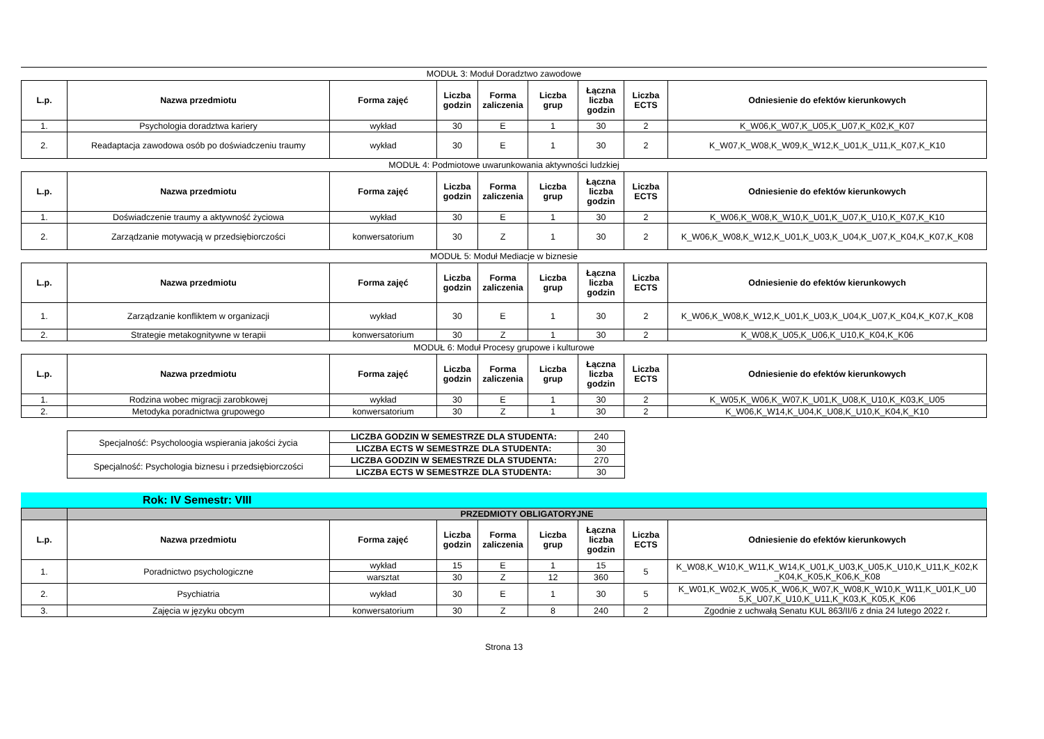MODUŁ 3: Moduł Doradztwo zawodowe
| L.p. | Nazwa przedmiotu | Forma zajęć | Liczba godzin | Forma zaliczenia | Liczba grup | Łączna liczba godzin | Liczba ECTS | Odniesienie do efektów kierunkowych |
| --- | --- | --- | --- | --- | --- | --- | --- | --- |
| 1. | Psychologia doradztwa kariery | wykład | 30 | E | 1 | 30 | 2 | K_W06,K_W07,K_U05,K_U07,K_K02,K_K07 |
| 2. | Readaptacja zawodowa osób po doświadczeniu traumy | wykład | 30 | E | 1 | 30 | 2 | K_W07,K_W08,K_W09,K_W12,K_U01,K_U11,K_K07,K_K10 |
MODUŁ 4: Podmiotowe uwarunkowania aktywności ludzkiej
| L.p. | Nazwa przedmiotu | Forma zajęć | Liczba godzin | Forma zaliczenia | Liczba grup | Łączna liczba godzin | Liczba ECTS | Odniesienie do efektów kierunkowych |
| --- | --- | --- | --- | --- | --- | --- | --- | --- |
| 1. | Doświadczenie traumy a aktywność życiowa | wykład | 30 | E | 1 | 30 | 2 | K_W06,K_W08,K_W10,K_U01,K_U07,K_U10,K_K07,K_K10 |
| 2. | Zarządzanie motywacją w przedsiębiorczości | konwersatorium | 30 | Z | 1 | 30 | 2 | K_W06,K_W08,K_W12,K_U01,K_U03,K_U04,K_U07,K_K04,K_K07,K_K08 |
MODUŁ 5: Moduł Mediacje w biznesie
| L.p. | Nazwa przedmiotu | Forma zajęć | Liczba godzin | Forma zaliczenia | Liczba grup | Łączna liczba godzin | Liczba ECTS | Odniesienie do efektów kierunkowych |
| --- | --- | --- | --- | --- | --- | --- | --- | --- |
| 1. | Zarządzanie konfliktem w organizacji | wykład | 30 | E | 1 | 30 | 2 | K_W06,K_W08,K_W12,K_U01,K_U03,K_U04,K_U07,K_K04,K_K07,K_K08 |
| 2. | Strategie metakognitywne w terapii | konwersatorium | 30 | Z | 1 | 30 | 2 | K_W08,K_U05,K_U06,K_U10,K_K04,K_K06 |
MODUŁ 6: Moduł Procesy grupowe i kulturowe
| L.p. | Nazwa przedmiotu | Forma zajęć | Liczba godzin | Forma zaliczenia | Liczba grup | Łączna liczba godzin | Liczba ECTS | Odniesienie do efektów kierunkowych |
| --- | --- | --- | --- | --- | --- | --- | --- | --- |
| 1. | Rodzina wobec migracji zarobkowej | wykład | 30 | E | 1 | 30 | 2 | K_W05,K_W06,K_W07,K_U01,K_U08,K_U10,K_K03,K_U05 |
| 2. | Metodyka poradnictwa grupowego | konwersatorium | 30 | Z | 1 | 30 | 2 | K_W06,K_W14,K_U04,K_U08,K_U10,K_K04,K_K10 |
| Specjalność: Psycholoogia wspierania jakości życia | LICZBA GODZIN W SEMESTRZE DLA STUDENTA: | 240 |
| | LICZBA ECTS W SEMESTRZE DLA STUDENTA: | 30 |
| Specjalność: Psychologia biznesu i przedsiębiorczości | LICZBA GODZIN W SEMESTRZE DLA STUDENTA: | 270 |
| | LICZBA ECTS W SEMESTRZE DLA STUDENTA: | 30 |
Rok: IV Semestr: VIII
| | PRZEDMIOTY OBLIGATORYJNE | | | | | | | |
| L.p. | Nazwa przedmiotu | Forma zajęć | Liczba godzin | Forma zaliczenia | Liczba grup | Łączna liczba godzin | Liczba ECTS | Odniesienie do efektów kierunkowych |
| 1. | Poradnictwo psychologiczne | wykład | 15 | E | 1 | 15 | 5 | K_W08,K_W10,K_W11,K_W14,K_U01,K_U03,K_U05,K_U10,K_U11,K_K02,K _K04,K_K05,K_K06,K_K08 |
| | | warsztat | 30 | Z | 12 | 360 | | |
| 2. | Psychiatria | wykład | 30 | E | 1 | 30 | 5 | K_W01,K_W02,K_W05,K_W06,K_W07,K_W08,K_W10,K_W11,K_U01,K_U0 5,K_U07,K_U10,K_U11,K_K03,K_K05,K_K06 |
| 3. | Zajęcia w języku obcym | konwersatorium | 30 | Z | 8 | 240 | 2 | Zgodnie z uchwałą Senatu KUL 863/II/6 z dnia 24 lutego 2022 r. |
Strona 13